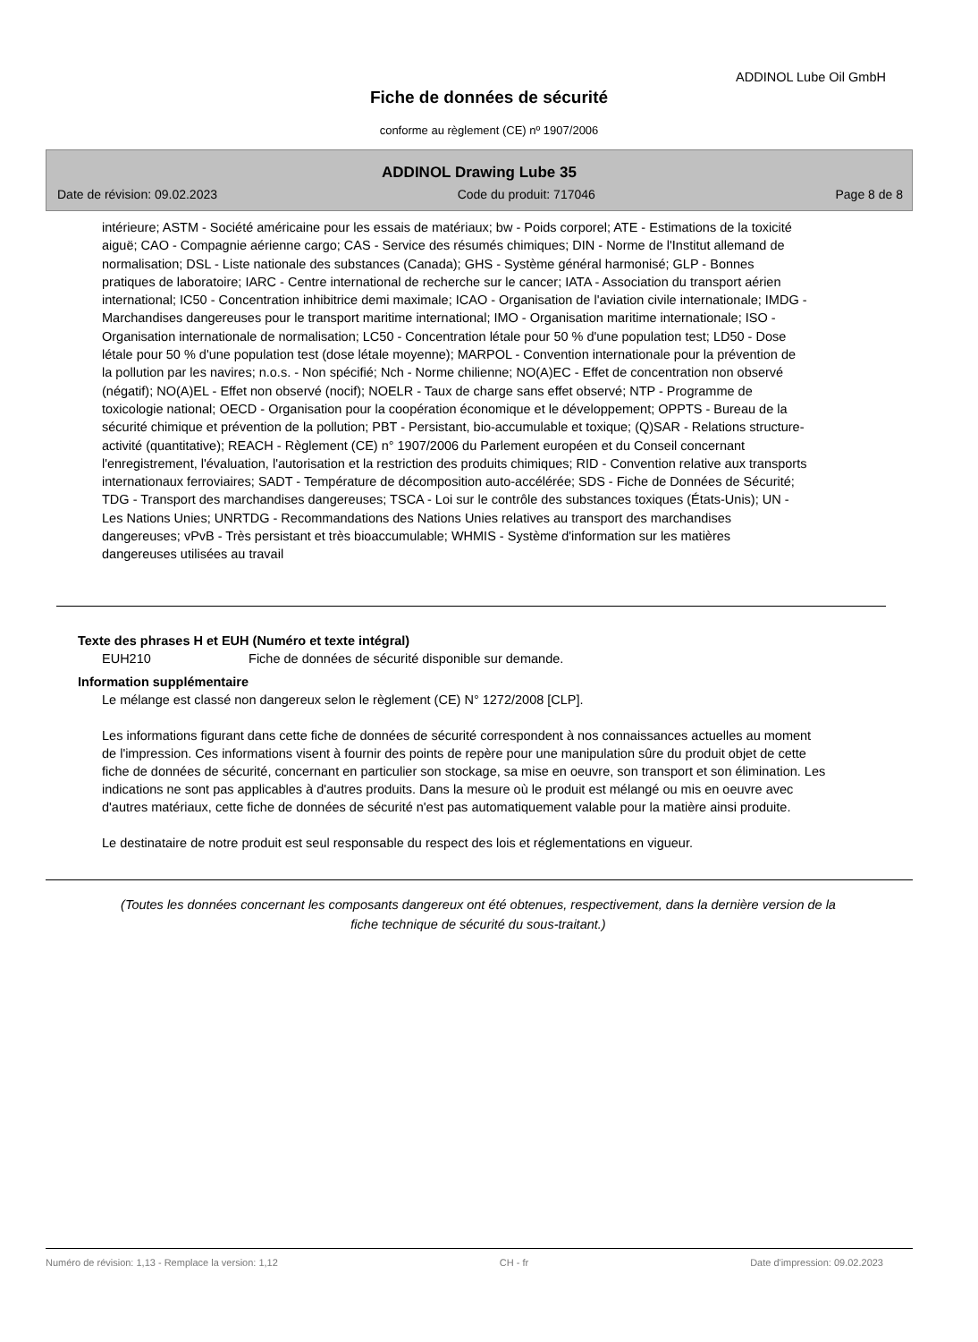ADDINOL Lube Oil GmbH
Fiche de données de sécurité
conforme au règlement (CE) nº 1907/2006
ADDINOL Drawing Lube 35
Date de révision: 09.02.2023 Code du produit: 717046 Page 8 de 8
intérieure; ASTM - Société américaine pour les essais de matériaux; bw - Poids corporel; ATE - Estimations de la toxicité aiguë; CAO - Compagnie aérienne cargo; CAS - Service des résumés chimiques; DIN - Norme de l'Institut allemand de normalisation; DSL - Liste nationale des substances (Canada); GHS - Système général harmonisé; GLP - Bonnes pratiques de laboratoire; IARC - Centre international de recherche sur le cancer; IATA - Association du transport aérien international; IC50 - Concentration inhibitrice demi maximale; ICAO - Organisation de l'aviation civile internationale; IMDG - Marchandises dangereuses pour le transport maritime international; IMO - Organisation maritime internationale; ISO - Organisation internationale de normalisation; LC50 - Concentration létale pour 50 % d'une population test; LD50 - Dose létale pour 50 % d'une population test (dose létale moyenne); MARPOL - Convention internationale pour la prévention de la pollution par les navires; n.o.s. - Non spécifié; Nch - Norme chilienne; NO(A)EC - Effet de concentration non observé (négatif); NO(A)EL - Effet non observé (nocif); NOELR - Taux de charge sans effet observé; NTP - Programme de toxicologie national; OECD - Organisation pour la coopération économique et le développement; OPPTS - Bureau de la sécurité chimique et prévention de la pollution; PBT - Persistant, bio-accumulable et toxique; (Q)SAR - Relations structure-activité (quantitative); REACH - Règlement (CE) n° 1907/2006 du Parlement européen et du Conseil concernant l'enregistrement, l'évaluation, l'autorisation et la restriction des produits chimiques; RID - Convention relative aux transports internationaux ferroviaires; SADT - Température de décomposition auto-accélérée; SDS - Fiche de Données de Sécurité; TDG - Transport des marchandises dangereuses; TSCA - Loi sur le contrôle des substances toxiques (États-Unis); UN - Les Nations Unies; UNRTDG - Recommandations des Nations Unies relatives au transport des marchandises dangereuses; vPvB - Très persistant et très bioaccumulable; WHMIS - Système d'information sur les matières dangereuses utilisées au travail
Texte des phrases H et EUH (Numéro et texte intégral)
EUH210 Fiche de données de sécurité disponible sur demande.
Information supplémentaire
Le mélange est classé non dangereux selon le règlement (CE) N° 1272/2008 [CLP].
Les informations figurant dans cette fiche de données de sécurité correspondent à nos connaissances actuelles au moment de l'impression. Ces informations visent à fournir des points de repère pour une manipulation sûre du produit objet de cette fiche de données de sécurité, concernant en particulier son stockage, sa mise en oeuvre, son transport et son élimination. Les indications ne sont pas applicables à d'autres produits. Dans la mesure où le produit est mélangé ou mis en oeuvre avec d'autres matériaux, cette fiche de données de sécurité n'est pas automatiquement valable pour la matière ainsi produite.
Le destinataire de notre produit est seul responsable du respect des lois et réglementations en vigueur.
(Toutes les données concernant les composants dangereux ont été obtenues, respectivement, dans la dernière version de la fiche technique de sécurité du sous-traitant.)
Numéro de révision: 1,13 - Remplace la version: 1,12 CH - fr Date d'impression: 09.02.2023